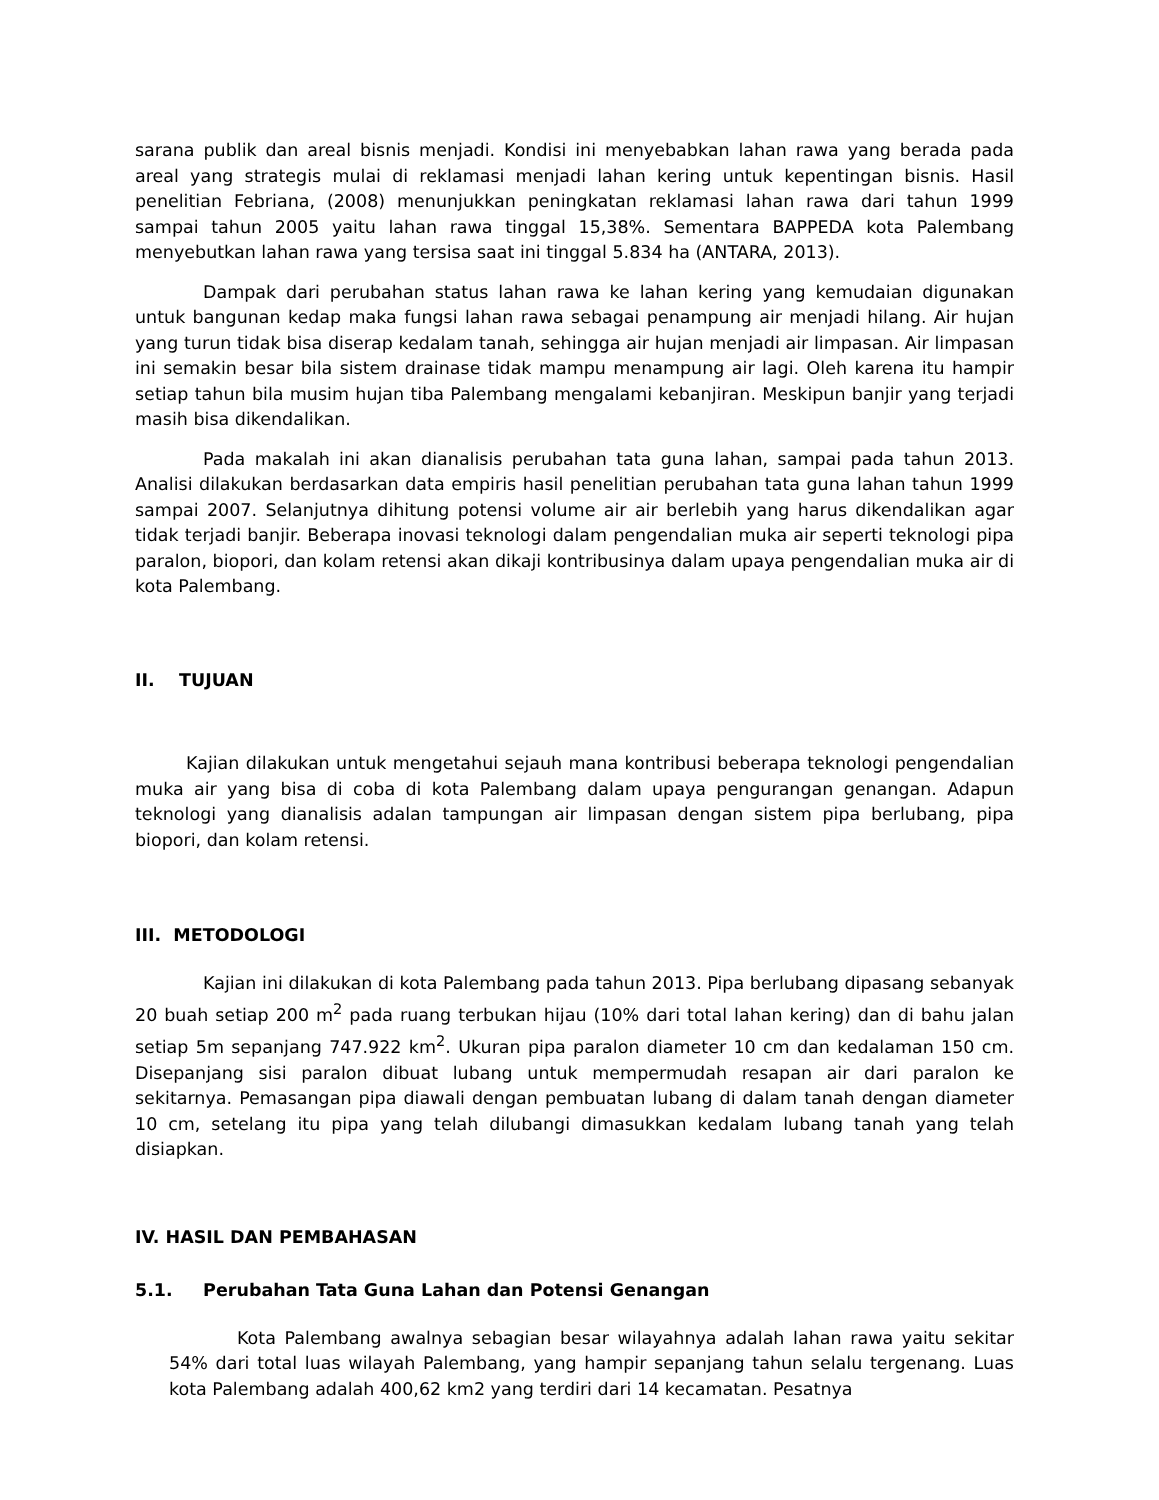sarana publik dan areal bisnis menjadi. Kondisi ini menyebabkan lahan rawa yang berada pada areal yang strategis mulai di reklamasi menjadi lahan kering untuk kepentingan bisnis. Hasil penelitian Febriana, (2008) menunjukkan peningkatan reklamasi lahan rawa dari tahun 1999 sampai tahun 2005 yaitu lahan rawa tinggal 15,38%. Sementara BAPPEDA kota Palembang menyebutkan lahan rawa yang tersisa saat ini tinggal 5.834 ha (ANTARA, 2013).
Dampak dari perubahan status lahan rawa ke lahan kering yang kemudaian digunakan untuk bangunan kedap maka fungsi lahan rawa sebagai penampung air menjadi hilang. Air hujan yang turun tidak bisa diserap kedalam tanah, sehingga air hujan menjadi air limpasan. Air limpasan ini semakin besar bila sistem drainase tidak mampu menampung air lagi. Oleh karena itu hampir setiap tahun bila musim hujan tiba Palembang mengalami kebanjiran. Meskipun banjir yang terjadi masih bisa dikendalikan.
Pada makalah ini akan dianalisis perubahan tata guna lahan, sampai pada tahun 2013. Analisi dilakukan berdasarkan data empiris hasil penelitian perubahan tata guna lahan tahun 1999 sampai 2007. Selanjutnya dihitung potensi volume air air berlebih yang harus dikendalikan agar tidak terjadi banjir. Beberapa inovasi teknologi dalam pengendalian muka air seperti teknologi pipa paralon, biopori, dan kolam retensi akan dikaji kontribusinya dalam upaya pengendalian muka air di kota Palembang.
II. TUJUAN
Kajian dilakukan untuk mengetahui sejauh mana kontribusi beberapa teknologi pengendalian muka air yang bisa di coba di kota Palembang dalam upaya pengurangan genangan. Adapun teknologi yang dianalisis adalan tampungan air limpasan dengan sistem pipa berlubang, pipa biopori, dan kolam retensi.
III. METODOLOGI
Kajian ini dilakukan di kota Palembang pada tahun 2013. Pipa berlubang dipasang sebanyak 20 buah setiap 200 m<sup>2</sup> pada ruang terbukan hijau (10% dari total lahan kering) dan di bahu jalan setiap 5m sepanjang 747.922 km<sup>2</sup>. Ukuran pipa paralon diameter 10 cm dan kedalaman 150 cm. Disepanjang sisi paralon dibuat lubang untuk mempermudah resapan air dari paralon ke sekitarnya. Pemasangan pipa diawali dengan pembuatan lubang di dalam tanah dengan diameter 10 cm, setelang itu pipa yang telah dilubangi dimasukkan kedalam lubang tanah yang telah disiapkan.
IV. HASIL DAN PEMBAHASAN
5.1. Perubahan Tata Guna Lahan dan Potensi Genangan
Kota Palembang awalnya sebagian besar wilayahnya adalah lahan rawa yaitu sekitar 54% dari total luas wilayah Palembang, yang hampir sepanjang tahun selalu tergenang. Luas kota Palembang adalah 400,62 km2 yang terdiri dari 14 kecamatan. Pesatnya